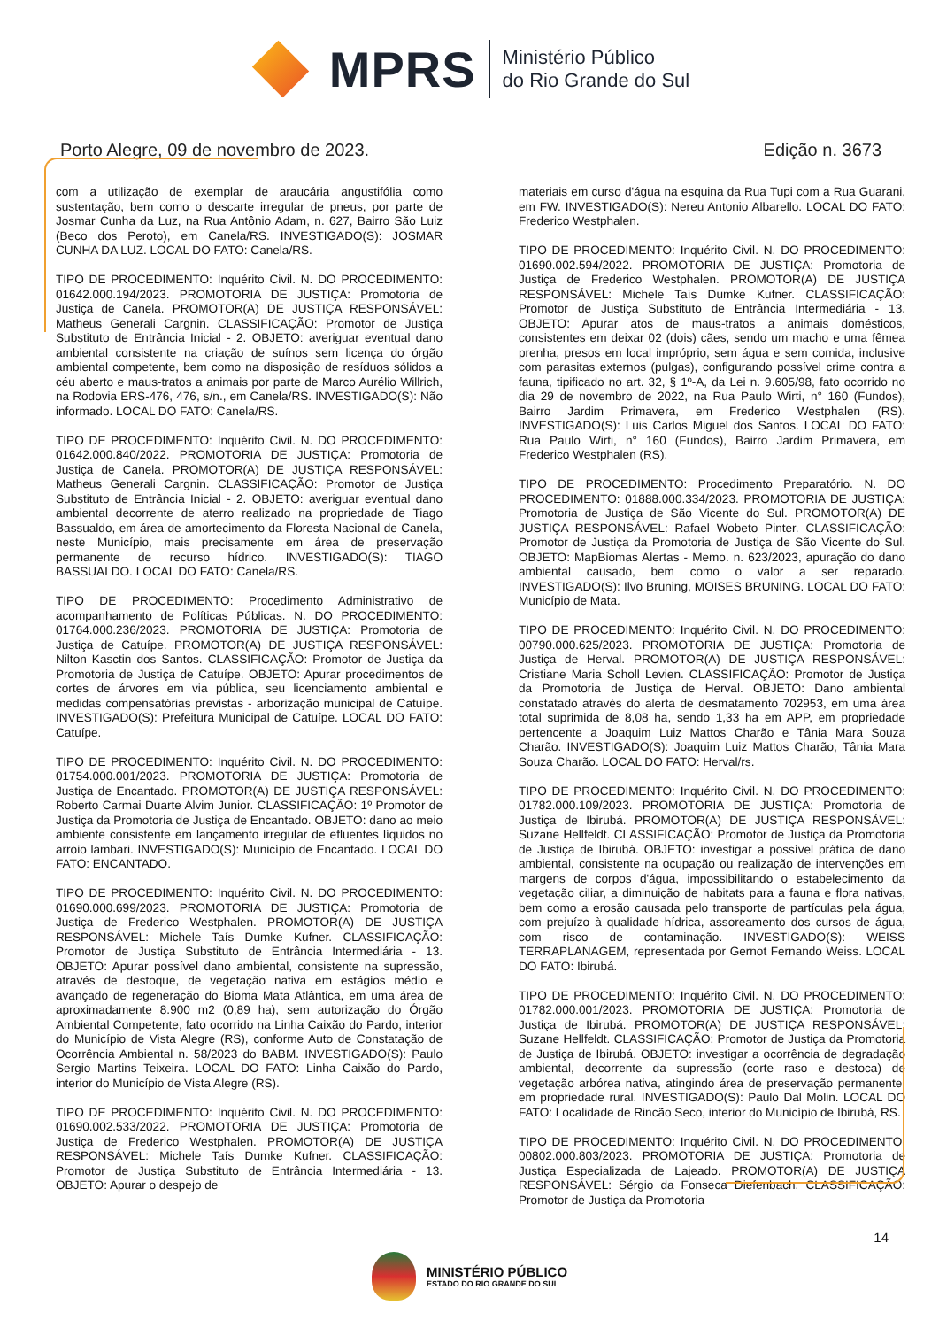MPRS
Ministério Público
do Rio Grande do Sul
Porto Alegre, 09 de novembro de 2023. Edição n. 3673
com a utilização de exemplar de araucária angustifólia como sustentação, bem como o descarte irregular de pneus, por parte de Josmar Cunha da Luz, na Rua Antônio Adam, n. 627, Bairro São Luiz (Beco dos Peroto), em Canela/RS. INVESTIGADO(S): JOSMAR CUNHA DA LUZ. LOCAL DO FATO: Canela/RS.
TIPO DE PROCEDIMENTO: Inquérito Civil. N. DO PROCEDIMENTO: 01642.000.194/2023. PROMOTORIA DE JUSTIÇA: Promotoria de Justiça de Canela. PROMOTOR(A) DE JUSTIÇA RESPONSÁVEL: Matheus Generali Cargnin. CLASSIFICAÇÃO: Promotor de Justiça Substituto de Entrância Inicial - 2. OBJETO: averiguar eventual dano ambiental consistente na criação de suínos sem licença do órgão ambiental competente, bem como na disposição de resíduos sólidos a céu aberto e maus-tratos a animais por parte de Marco Aurélio Willrich, na Rodovia ERS-476, 476, s/n., em Canela/RS. INVESTIGADO(S): Não informado. LOCAL DO FATO: Canela/RS.
TIPO DE PROCEDIMENTO: Inquérito Civil. N. DO PROCEDIMENTO: 01642.000.840/2022. PROMOTORIA DE JUSTIÇA: Promotoria de Justiça de Canela. PROMOTOR(A) DE JUSTIÇA RESPONSÁVEL: Matheus Generali Cargnin. CLASSIFICAÇÃO: Promotor de Justiça Substituto de Entrância Inicial - 2. OBJETO: averiguar eventual dano ambiental decorrente de aterro realizado na propriedade de Tiago Bassualdo, em área de amortecimento da Floresta Nacional de Canela, neste Município, mais precisamente em área de preservação permanente de recurso hídrico. INVESTIGADO(S): TIAGO BASSUALDO. LOCAL DO FATO: Canela/RS.
TIPO DE PROCEDIMENTO: Procedimento Administrativo de acompanhamento de Políticas Públicas. N. DO PROCEDIMENTO: 01764.000.236/2023. PROMOTORIA DE JUSTIÇA: Promotoria de Justiça de Catuípe. PROMOTOR(A) DE JUSTIÇA RESPONSÁVEL: Nilton Kasctin dos Santos. CLASSIFICAÇÃO: Promotor de Justiça da Promotoria de Justiça de Catuípe. OBJETO: Apurar procedimentos de cortes de árvores em via pública, seu licenciamento ambiental e medidas compensatórias previstas - arborização municipal de Catuípe. INVESTIGADO(S): Prefeitura Municipal de Catuípe. LOCAL DO FATO: Catuípe.
TIPO DE PROCEDIMENTO: Inquérito Civil. N. DO PROCEDIMENTO: 01754.000.001/2023. PROMOTORIA DE JUSTIÇA: Promotoria de Justiça de Encantado. PROMOTOR(A) DE JUSTIÇA RESPONSÁVEL: Roberto Carmai Duarte Alvim Junior. CLASSIFICAÇÃO: 1º Promotor de Justiça da Promotoria de Justiça de Encantado. OBJETO: dano ao meio ambiente consistente em lançamento irregular de efluentes líquidos no arroio lambari. INVESTIGADO(S): Município de Encantado. LOCAL DO FATO: ENCANTADO.
TIPO DE PROCEDIMENTO: Inquérito Civil. N. DO PROCEDIMENTO: 01690.000.699/2023. PROMOTORIA DE JUSTIÇA: Promotoria de Justiça de Frederico Westphalen. PROMOTOR(A) DE JUSTIÇA RESPONSÁVEL: Michele Taís Dumke Kufner. CLASSIFICAÇÃO: Promotor de Justiça Substituto de Entrância Intermediária - 13. OBJETO: Apurar possível dano ambiental, consistente na supressão, através de destoque, de vegetação nativa em estágios médio e avançado de regeneração do Bioma Mata Atlântica, em uma área de aproximadamente 8.900 m2 (0,89 ha), sem autorização do Órgão Ambiental Competente, fato ocorrido na Linha Caixão do Pardo, interior do Município de Vista Alegre (RS), conforme Auto de Constatação de Ocorrência Ambiental n. 58/2023 do BABM. INVESTIGADO(S): Paulo Sergio Martins Teixeira. LOCAL DO FATO: Linha Caixão do Pardo, interior do Município de Vista Alegre (RS).
TIPO DE PROCEDIMENTO: Inquérito Civil. N. DO PROCEDIMENTO: 01690.002.533/2022. PROMOTORIA DE JUSTIÇA: Promotoria de Justiça de Frederico Westphalen. PROMOTOR(A) DE JUSTIÇA RESPONSÁVEL: Michele Taís Dumke Kufner. CLASSIFICAÇÃO: Promotor de Justiça Substituto de Entrância Intermediária - 13. OBJETO: Apurar o despejo de
materiais em curso d'água na esquina da Rua Tupi com a Rua Guarani, em FW. INVESTIGADO(S): Nereu Antonio Albarello. LOCAL DO FATO: Frederico Westphalen.
TIPO DE PROCEDIMENTO: Inquérito Civil. N. DO PROCEDIMENTO: 01690.002.594/2022. PROMOTORIA DE JUSTIÇA: Promotoria de Justiça de Frederico Westphalen. PROMOTOR(A) DE JUSTIÇA RESPONSÁVEL: Michele Taís Dumke Kufner. CLASSIFICAÇÃO: Promotor de Justiça Substituto de Entrância Intermediária - 13. OBJETO: Apurar atos de maus-tratos a animais domésticos, consistentes em deixar 02 (dois) cães, sendo um macho e uma fêmea prenha, presos em local impróprio, sem água e sem comida, inclusive com parasitas externos (pulgas), configurando possível crime contra a fauna, tipificado no art. 32, § 1º-A, da Lei n. 9.605/98, fato ocorrido no dia 29 de novembro de 2022, na Rua Paulo Wirti, n° 160 (Fundos), Bairro Jardim Primavera, em Frederico Westphalen (RS). INVESTIGADO(S): Luis Carlos Miguel dos Santos. LOCAL DO FATO: Rua Paulo Wirti, n° 160 (Fundos), Bairro Jardim Primavera, em Frederico Westphalen (RS).
TIPO DE PROCEDIMENTO: Procedimento Preparatório. N. DO PROCEDIMENTO: 01888.000.334/2023. PROMOTORIA DE JUSTIÇA: Promotoria de Justiça de São Vicente do Sul. PROMOTOR(A) DE JUSTIÇA RESPONSÁVEL: Rafael Wobeto Pinter. CLASSIFICAÇÃO: Promotor de Justiça da Promotoria de Justiça de São Vicente do Sul. OBJETO: MapBiomas Alertas - Memo. n. 623/2023, apuração do dano ambiental causado, bem como o valor a ser reparado. INVESTIGADO(S): Ilvo Bruning, MOISES BRUNING. LOCAL DO FATO: Município de Mata.
TIPO DE PROCEDIMENTO: Inquérito Civil. N. DO PROCEDIMENTO: 00790.000.625/2023. PROMOTORIA DE JUSTIÇA: Promotoria de Justiça de Herval. PROMOTOR(A) DE JUSTIÇA RESPONSÁVEL: Cristiane Maria Scholl Levien. CLASSIFICAÇÃO: Promotor de Justiça da Promotoria de Justiça de Herval. OBJETO: Dano ambiental constatado através do alerta de desmatamento 702953, em uma área total suprimida de 8,08 ha, sendo 1,33 ha em APP, em propriedade pertencente a Joaquim Luiz Mattos Charão e Tânia Mara Souza Charão. INVESTIGADO(S): Joaquim Luiz Mattos Charão, Tânia Mara Souza Charão. LOCAL DO FATO: Herval/rs.
TIPO DE PROCEDIMENTO: Inquérito Civil. N. DO PROCEDIMENTO: 01782.000.109/2023. PROMOTORIA DE JUSTIÇA: Promotoria de Justiça de Ibirubá. PROMOTOR(A) DE JUSTIÇA RESPONSÁVEL: Suzane Hellfeldt. CLASSIFICAÇÃO: Promotor de Justiça da Promotoria de Justiça de Ibirubá. OBJETO: investigar a possível prática de dano ambiental, consistente na ocupação ou realização de intervenções em margens de corpos d'água, impossibilitando o estabelecimento da vegetação ciliar, a diminuição de habitats para a fauna e flora nativas, bem como a erosão causada pelo transporte de partículas pela água, com prejuízo à qualidade hídrica, assoreamento dos cursos de água, com risco de contaminação. INVESTIGADO(S): WEISS TERRAPLANAGEM, representada por Gernot Fernando Weiss. LOCAL DO FATO: Ibirubá.
TIPO DE PROCEDIMENTO: Inquérito Civil. N. DO PROCEDIMENTO: 01782.000.001/2023. PROMOTORIA DE JUSTIÇA: Promotoria de Justiça de Ibirubá. PROMOTOR(A) DE JUSTIÇA RESPONSÁVEL: Suzane Hellfeldt. CLASSIFICAÇÃO: Promotor de Justiça da Promotoria de Justiça de Ibirubá. OBJETO: investigar a ocorrência de degradação ambiental, decorrente da supressão (corte raso e destoca) de vegetação arbórea nativa, atingindo área de preservação permanente, em propriedade rural. INVESTIGADO(S): Paulo Dal Molin. LOCAL DO FATO: Localidade de Rincão Seco, interior do Município de Ibirubá, RS.
TIPO DE PROCEDIMENTO: Inquérito Civil. N. DO PROCEDIMENTO: 00802.000.803/2023. PROMOTORIA DE JUSTIÇA: Promotoria de Justiça Especializada de Lajeado. PROMOTOR(A) DE JUSTIÇA RESPONSÁVEL: Sérgio da Fonseca Diefenbach. CLASSIFICAÇÃO: Promotor de Justiça da Promotoria
14
MINISTÉRIO PÚBLICO
ESTADO DO RIO GRANDE DO SUL